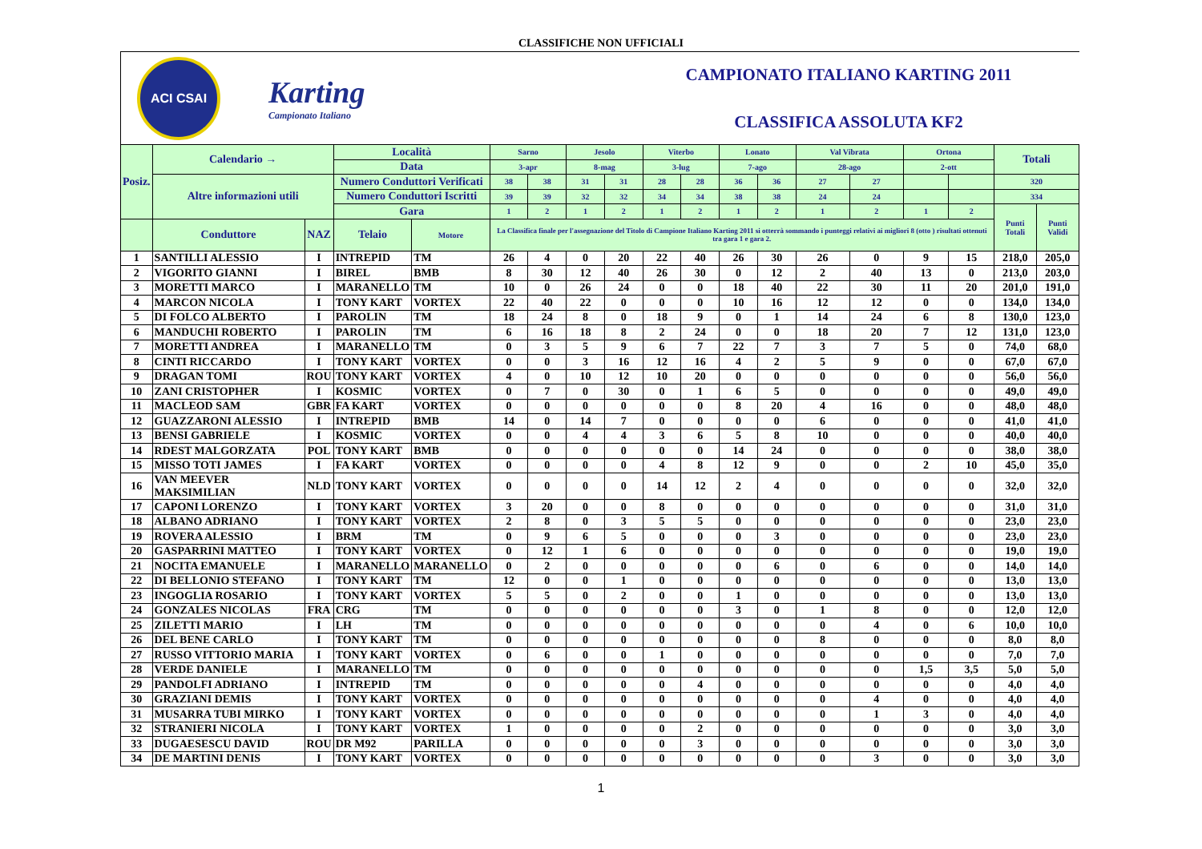CLASSIFICHE NON UFFICIALI
ACI CSAI
Karting
Campionato Italiano
CAMPIONATO ITALIANO KARTING 2011
CLASSIFICA ASSOLUTA KF2
| Posiz. | Calendario → | | Località | | Sarno | | Jesolo | | Viterbo | | Lonato | | Val Vibrata | | Ortona | | Totali | |
| --- | --- | --- | --- | --- | --- | --- | --- | --- | --- | --- | --- | --- | --- | --- | --- | --- | --- | --- |
| | | | Data | | 3-apr | | 8-mag | | 3-lug | | 7-ago | | 28-ago | | 2-ott | | | |
| | Altre informazioni utili | | Numero Conduttori Verificati | | 38 | 38 | 31 | 31 | 28 | 28 | 36 | 36 | 27 | 27 | | | 320 | |
| | | | Numero Conduttori Iscritti | | 39 | 39 | 32 | 32 | 34 | 34 | 38 | 38 | 24 | 24 | | | 334 | |
| | | | Gara | | 1 | 2 | 1 | 2 | 1 | 2 | 1 | 2 | 1 | 2 | 1 | 2 | Punti Totali | Punti Validi |
| | Conduttore | NAZ | Telaio | Motore | La Classifica finale per l'assegnazione del Titolo di Campione Italiano Karting 2011 si otterrà sommando i punteggi relativi ai migliori 8 (otto ) risultati ottenuti tra gara 1 e gara 2. | | | | | | | | | | | | | |
| 1 | SANTILLI ALESSIO | I | INTREPID | TM | 26 | 4 | 0 | 20 | 22 | 40 | 26 | 30 | 26 | 0 | 9 | 15 | 218,0 | 205,0 |
| 2 | VIGORITO GIANNI | I | BIREL | BMB | 8 | 30 | 12 | 40 | 26 | 30 | 0 | 12 | 2 | 40 | 13 | 0 | 213,0 | 203,0 |
| 3 | MORETTI MARCO | I | MARANELLO | TM | 10 | 0 | 26 | 24 | 0 | 0 | 18 | 40 | 22 | 30 | 11 | 20 | 201,0 | 191,0 |
| 4 | MARCON NICOLA | I | TONY KART | VORTEX | 22 | 40 | 22 | 0 | 0 | 0 | 10 | 16 | 12 | 12 | 0 | 0 | 134,0 | 134,0 |
| 5 | DI FOLCO ALBERTO | I | PAROLIN | TM | 18 | 24 | 8 | 0 | 18 | 9 | 0 | 1 | 14 | 24 | 6 | 8 | 130,0 | 123,0 |
| 6 | MANDUCHI ROBERTO | I | PAROLIN | TM | 6 | 16 | 18 | 8 | 2 | 24 | 0 | 0 | 18 | 20 | 7 | 12 | 131,0 | 123,0 |
| 7 | MORETTI ANDREA | I | MARANELLO | TM | 0 | 3 | 5 | 9 | 6 | 7 | 22 | 7 | 3 | 7 | 5 | 0 | 74,0 | 68,0 |
| 8 | CINTI RICCARDO | I | TONY KART | VORTEX | 0 | 0 | 3 | 16 | 12 | 16 | 4 | 2 | 5 | 9 | 0 | 0 | 67,0 | 67,0 |
| 9 | DRAGAN TOMI | ROU | TONY KART | VORTEX | 4 | 0 | 10 | 12 | 10 | 20 | 0 | 0 | 0 | 0 | 0 | 0 | 56,0 | 56,0 |
| 10 | ZANI CRISTOPHER | I | KOSMIC | VORTEX | 0 | 7 | 0 | 30 | 0 | 1 | 6 | 5 | 0 | 0 | 0 | 0 | 49,0 | 49,0 |
| 11 | MACLEOD SAM | GBR | FA KART | VORTEX | 0 | 0 | 0 | 0 | 0 | 0 | 8 | 20 | 4 | 16 | 0 | 0 | 48,0 | 48,0 |
| 12 | GUAZZARONI ALESSIO | I | INTREPID | BMB | 14 | 0 | 14 | 7 | 0 | 0 | 0 | 0 | 6 | 0 | 0 | 0 | 41,0 | 41,0 |
| 13 | BENSI GABRIELE | I | KOSMIC | VORTEX | 0 | 0 | 4 | 4 | 3 | 6 | 5 | 8 | 10 | 0 | 0 | 0 | 40,0 | 40,0 |
| 14 | RDEST MALGORZATA | POL | TONY KART | BMB | 0 | 0 | 0 | 0 | 0 | 0 | 14 | 24 | 0 | 0 | 0 | 0 | 38,0 | 38,0 |
| 15 | MISSO TOTI JAMES | I | FA KART | VORTEX | 0 | 0 | 0 | 0 | 4 | 8 | 12 | 9 | 0 | 0 | 2 | 10 | 45,0 | 35,0 |
| 16 | VAN MEEVER MAKSIMILIAN | NLD | TONY KART | VORTEX | 0 | 0 | 0 | 0 | 14 | 12 | 2 | 4 | 0 | 0 | 0 | 0 | 32,0 | 32,0 |
| 17 | CAPONI LORENZO | I | TONY KART | VORTEX | 3 | 20 | 0 | 0 | 8 | 0 | 0 | 0 | 0 | 0 | 0 | 0 | 31,0 | 31,0 |
| 18 | ALBANO ADRIANO | I | TONY KART | VORTEX | 2 | 8 | 0 | 3 | 5 | 5 | 0 | 0 | 0 | 0 | 0 | 0 | 23,0 | 23,0 |
| 19 | ROVERA ALESSIO | I | BRM | TM | 0 | 9 | 6 | 5 | 0 | 0 | 0 | 3 | 0 | 0 | 0 | 0 | 23,0 | 23,0 |
| 20 | GASPARRINI MATTEO | I | TONY KART | VORTEX | 0 | 12 | 1 | 6 | 0 | 0 | 0 | 0 | 0 | 0 | 0 | 0 | 19,0 | 19,0 |
| 21 | NOCITA EMANUELE | I | MARANELLO | MARANELLO | 0 | 2 | 0 | 0 | 0 | 0 | 0 | 6 | 0 | 6 | 0 | 0 | 14,0 | 14,0 |
| 22 | DI BELLONIO STEFANO | I | TONY KART | TM | 12 | 0 | 0 | 1 | 0 | 0 | 0 | 0 | 0 | 0 | 0 | 0 | 13,0 | 13,0 |
| 23 | INGOGLIA ROSARIO | I | TONY KART | VORTEX | 5 | 5 | 0 | 2 | 0 | 0 | 1 | 0 | 0 | 0 | 0 | 0 | 13,0 | 13,0 |
| 24 | GONZALES NICOLAS | FRA | CRG | TM | 0 | 0 | 0 | 0 | 0 | 0 | 3 | 0 | 1 | 8 | 0 | 0 | 12,0 | 12,0 |
| 25 | ZILETTI MARIO | I | LH | TM | 0 | 0 | 0 | 0 | 0 | 0 | 0 | 0 | 0 | 4 | 0 | 6 | 10,0 | 10,0 |
| 26 | DEL BENE CARLO | I | TONY KART | TM | 0 | 0 | 0 | 0 | 0 | 0 | 0 | 0 | 8 | 0 | 0 | 0 | 8,0 | 8,0 |
| 27 | RUSSO VITTORIO MARIA | I | TONY KART | VORTEX | 0 | 6 | 0 | 0 | 1 | 0 | 0 | 0 | 0 | 0 | 0 | 0 | 7,0 | 7,0 |
| 28 | VERDE DANIELE | I | MARANELLO | TM | 0 | 0 | 0 | 0 | 0 | 0 | 0 | 0 | 0 | 0 | 1,5 | 3,5 | 5,0 | 5,0 |
| 29 | PANDOLFI ADRIANO | I | INTREPID | TM | 0 | 0 | 0 | 0 | 0 | 4 | 0 | 0 | 0 | 0 | 0 | 0 | 4,0 | 4,0 |
| 30 | GRAZIANI DEMIS | I | TONY KART | VORTEX | 0 | 0 | 0 | 0 | 0 | 0 | 0 | 0 | 0 | 4 | 0 | 0 | 4,0 | 4,0 |
| 31 | MUSARRA TUBI MIRKO | I | TONY KART | VORTEX | 0 | 0 | 0 | 0 | 0 | 0 | 0 | 0 | 0 | 1 | 3 | 0 | 4,0 | 4,0 |
| 32 | STRANIERI NICOLA | I | TONY KART | VORTEX | 1 | 0 | 0 | 0 | 0 | 2 | 0 | 0 | 0 | 0 | 0 | 0 | 3,0 | 3,0 |
| 33 | DUGAESESCU DAVID | ROU | DR M92 | PARILLA | 0 | 0 | 0 | 0 | 0 | 3 | 0 | 0 | 0 | 0 | 0 | 0 | 3,0 | 3,0 |
| 34 | DE MARTINI DENIS | I | TONY KART | VORTEX | 0 | 0 | 0 | 0 | 0 | 0 | 0 | 0 | 0 | 3 | 0 | 0 | 3,0 | 3,0 |
1